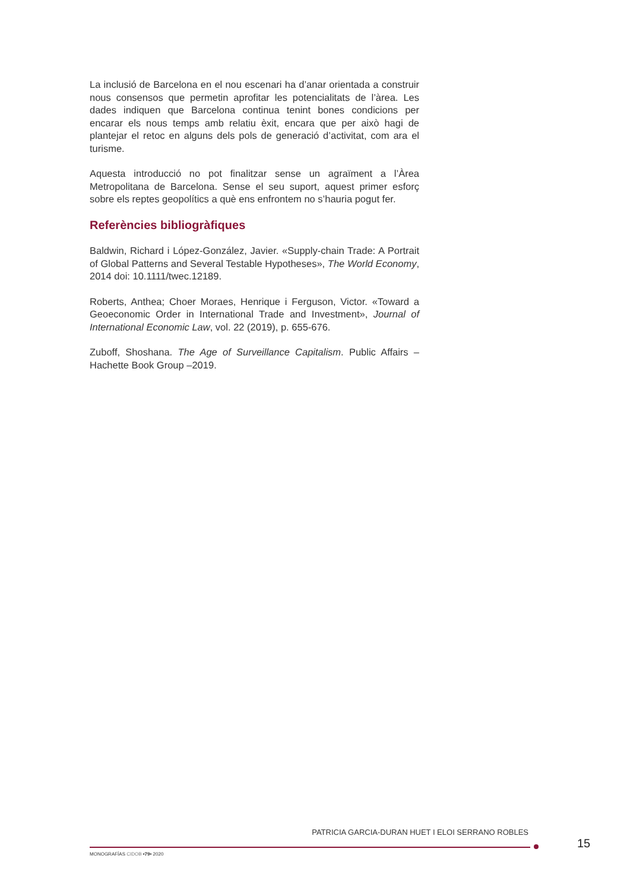La inclusió de Barcelona en el nou escenari ha d’anar orientada a construir nous consensos que permetin aprofitar les potencialitats de l’àrea. Les dades indiquen que Barcelona continua tenint bones condicions per encarar els nous temps amb relatiu èxit, encara que per això hagi de plantejar el retoc en alguns dels pols de generació d’activitat, com ara el turisme.
Aquesta introducció no pot finalitzar sense un agraïment a l’Àrea Metropolitana de Barcelona. Sense el seu suport, aquest primer esforç sobre els reptes geopolítics a què ens enfrontem no s’hauria pogut fer.
Referències bibliogràfiques
Baldwin, Richard i López-González, Javier. «Supply-chain Trade: A Portrait of Global Patterns and Several Testable Hypotheses», The World Economy, 2014 doi: 10.1111/twec.12189.
Roberts, Anthea; Choer Moraes, Henrique i Ferguson, Victor. «Toward a Geoeconomic Order in International Trade and Investment», Journal of International Economic Law, vol. 22 (2019), p. 655-676.
Zuboff, Shoshana. The Age of Surveillance Capitalism. Public Affairs – Hachette Book Group –2019.
PATRICIA GARCIA-DURAN HUET I ELOI SERRANO ROBLES
15
MONOGRAFÍAS CIDOB •79• 2020